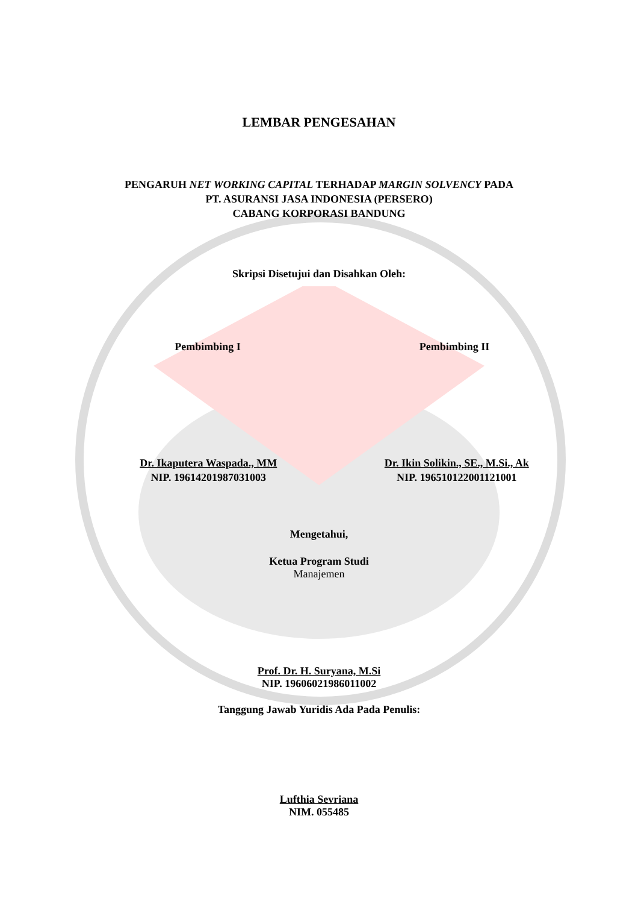LEMBAR PENGESAHAN
PENGARUH NET WORKING CAPITAL TERHADAP MARGIN SOLVENCY PADA
PT. ASURANSI JASA INDONESIA (PERSERO)
CABANG KORPORASI BANDUNG
Skripsi Disetujui dan Disahkan Oleh:
Pembimbing I Pembimbing II
Dr. Ikaputera Waspada., MM
NIP. 19614201987031003
Dr. Ikin Solikin., SE., M.Si., Ak
NIP. 196510122001121001
Mengetahui,
Ketua Program Studi
Manajemen
Prof. Dr. H. Suryana, M.Si
NIP. 19606021986011002
Tanggung Jawab Yuridis Ada Pada Penulis:
Lufthia Sevriana
NIM. 055485